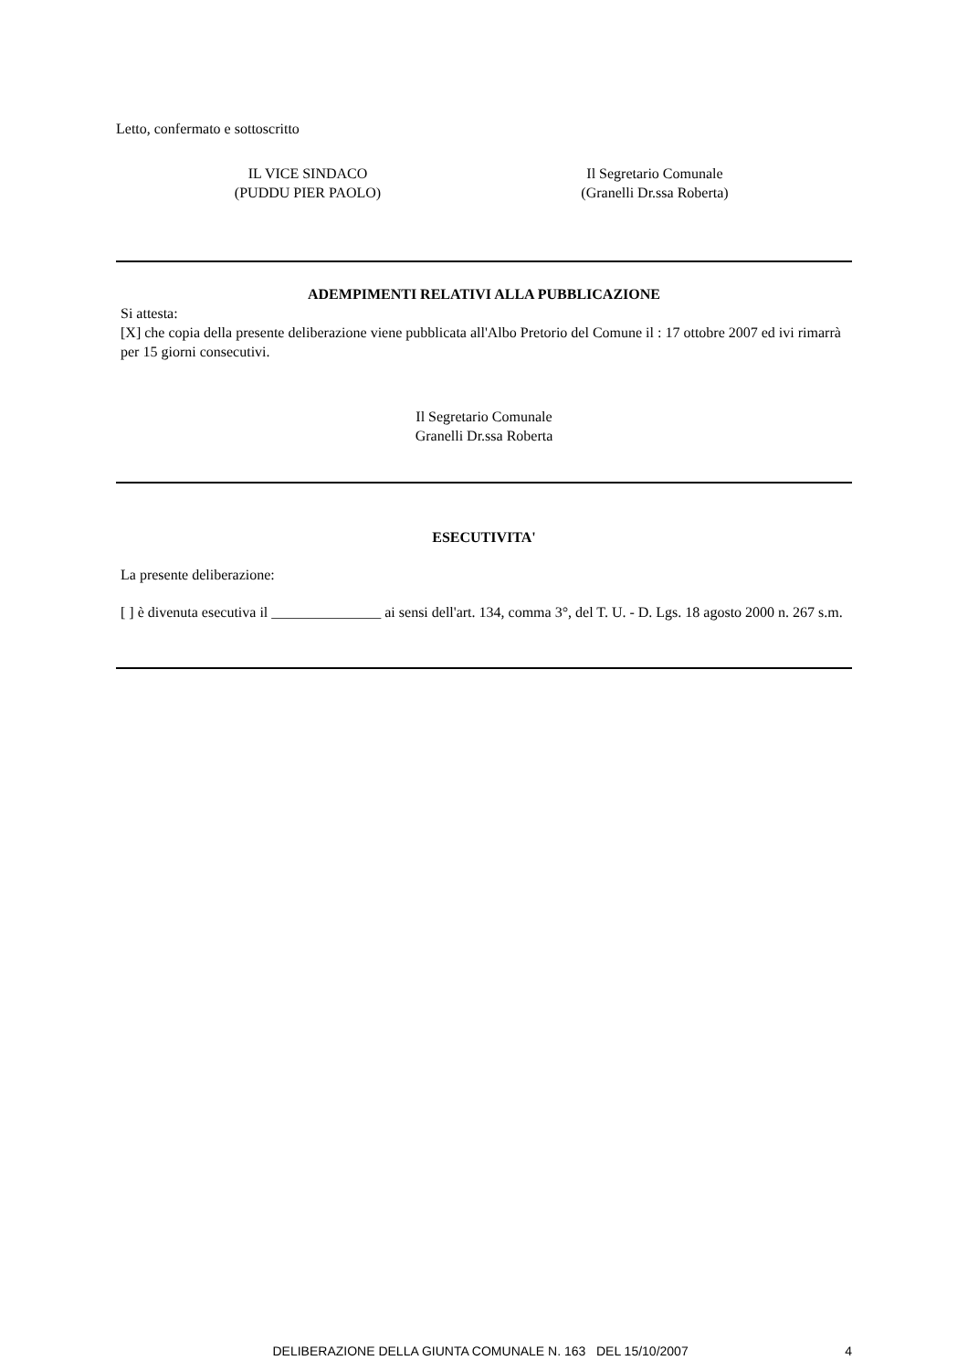Letto, confermato e sottoscritto
IL VICE SINDACO
(PUDDU PIER PAOLO)
Il Segretario Comunale
(Granelli Dr.ssa Roberta)
ADEMPIMENTI RELATIVI ALLA PUBBLICAZIONE
Si attesta:
[X] che copia della presente deliberazione viene pubblicata all'Albo Pretorio del Comune il : 17 ottobre 2007 ed ivi rimarrà per 15 giorni consecutivi.
Il Segretario Comunale
Granelli Dr.ssa Roberta
ESECUTIVITA'
La presente deliberazione:
[ ] è divenuta esecutiva il _______________ ai sensi dell'art. 134, comma 3°, del T. U. - D. Lgs. 18 agosto 2000 n. 267 s.m.
DELIBERAZIONE DELLA GIUNTA COMUNALE N. 163 DEL 15/10/2007 4